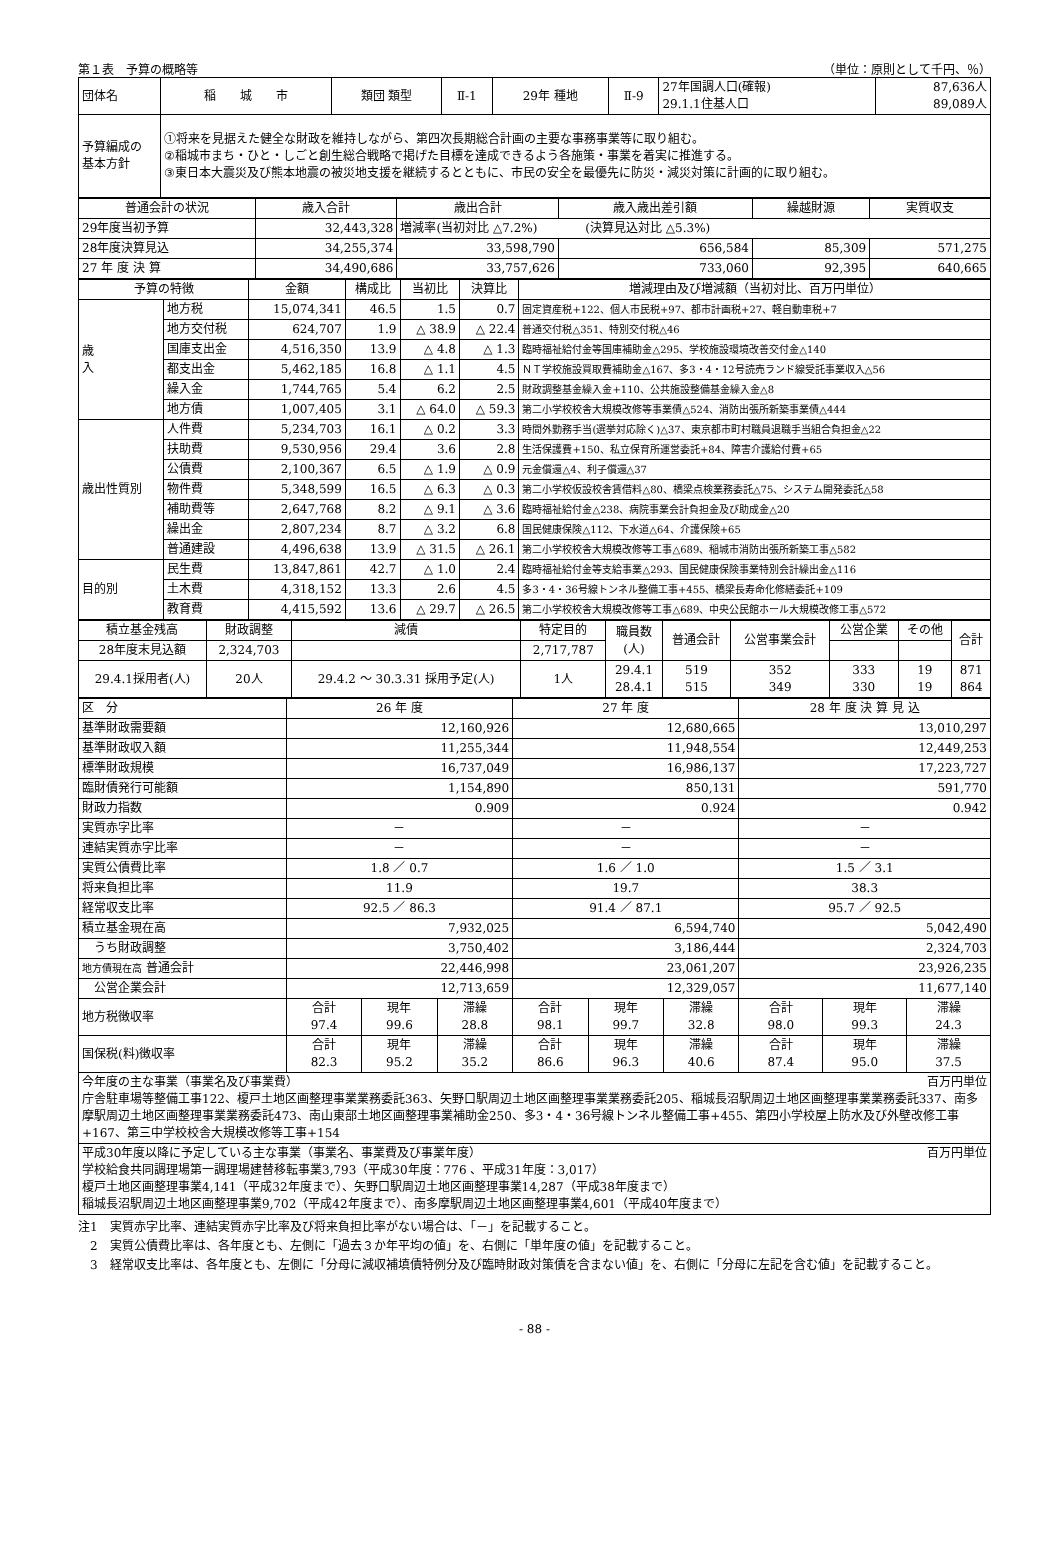第１表　予算の概略等 （単位：原則として千円、％）
| 団体名 | 稲 城 市 | 類団 類型 | Ⅱ-1 | 29年 種地 | Ⅱ-9 | 27年国調人口(確報) 29.1.1住基人口 | 87,636人 89,089人 |
| 予算編成の 基本方針 | ①将来を見据えた健全な財政を維持しながら、第四次長期総合計画の主要な事務事業等に取り組む。 ②稲城市まち・ひと・しごと創生総合戦略で掲げた目標を達成できるよう各施策・事業を着実に推進する。 ③東日本大震災及び熊本地震の被災地支援を継続するとともに、市民の安全を最優先に防災・減災対策に計画的に取り組む。 | | | | | | |
| 普通会計の状況 | 歳入合計 | 歳出合計 | 歳入歳出差引額 | 繰越財源 | 実質収支 |
| --- | --- | --- | --- | --- | --- |
| 29年度当初予算 | 32,443,328 | 増減率(当初対比 △7.2%) (決算見込対比 △5.3%) | | | |
| 28年度決算見込 | 34,255,374 | 33,598,790 | 656,584 | 85,309 | 571,275 |
| 27 年 度 決 算 | 34,490,686 | 33,757,626 | 733,060 | 92,395 | 640,665 |
| 予算の特徴 | | 金額 | 構成比 | 当初比 | 決算比 | 増減理由及び増減額（当初対比、百万円単位） |
| --- | --- | --- | --- | --- | --- | --- |
| 歳 入 | 地方税 | 15,074,341 | 46.5 | 1.5 | 0.7 | 固定資産税+122、個人市民税+97、都市計画税+27、軽自動車税+7 |
| | 地方交付税 | 624,707 | 1.9 | △ 38.9 | △ 22.4 | 普通交付税△351、特別交付税△46 |
| | 国庫支出金 | 4,516,350 | 13.9 | △ 4.8 | △ 1.3 | 臨時福祉給付金等国庫補助金△295、学校施設環境改善交付金△140 |
| | 都支出金 | 5,462,185 | 16.8 | △ 1.1 | 4.5 | ＮＴ学校施設買取費補助金△167、多3・4・12号読売ランド線受託事業収入△56 |
| | 繰入金 | 1,744,765 | 5.4 | 6.2 | 2.5 | 財政調整基金繰入金+110、公共施設整備基金繰入金△8 |
| | 地方債 | 1,007,405 | 3.1 | △ 64.0 | △ 59.3 | 第二小学校校舎大規模改修等事業債△524、消防出張所新築事業債△444 |
| 歳出性質別 | 人件費 | 5,234,703 | 16.1 | △ 0.2 | 3.3 | 時間外勤務手当(選挙対応除く)△37、東京都市町村職員退職手当組合負担金△22 |
| | 扶助費 | 9,530,956 | 29.4 | 3.6 | 2.8 | 生活保護費+150、私立保育所運営委託+84、障害介護給付費+65 |
| | 公債費 | 2,100,367 | 6.5 | △ 1.9 | △ 0.9 | 元金償還△4、利子償還△37 |
| | 物件費 | 5,348,599 | 16.5 | △ 6.3 | △ 0.3 | 第二小学校仮設校舎賃借料△80、橋梁点検業務委託△75、システム開発委託△58 |
| | 補助費等 | 2,647,768 | 8.2 | △ 9.1 | △ 3.6 | 臨時福祉給付金△238、病院事業会計負担金及び助成金△20 |
| | 繰出金 | 2,807,234 | 8.7 | △ 3.2 | 6.8 | 国民健康保険△112、下水道△64、介護保険+65 |
| | 普通建設 | 4,496,638 | 13.9 | △ 31.5 | △ 26.1 | 第二小学校校舎大規模改修等工事△689、稲城市消防出張所新築工事△582 |
| 目的別 | 民生費 | 13,847,861 | 42.7 | △ 1.0 | 2.4 | 臨時福祉給付金等支給事業△293、国民健康保険事業特別会計繰出金△116 |
| | 土木費 | 4,318,152 | 13.3 | 2.6 | 4.5 | 多3・4・36号線トンネル整備工事+455、橋梁長寿命化修繕委託+109 |
| | 教育費 | 4,415,592 | 13.6 | △ 29.7 | △ 26.5 | 第二小学校校舎大規模改修等工事△689、中央公民館ホール大規模改修工事△572 |
| 積立基金残高 | 財政調整 | 減債 | 特定目的 | 職員数 (人) | 普通会計 | 公営事業会計 | 公営企業 | その他 | 合計 |
| 28年度末見込額 | 2,324,703 | | 2,717,787 | | | | | | |
| 29.4.1採用者(人) | 20人 | 29.4.2 ～ 30.3.31 採用予定(人) | 1人 | 29.4.1 28.4.1 | 519 515 | 352 349 | 333 330 | 19 19 | 871 864 |
| 区 分 | 26 年 度 | | | 27 年 度 | | | 28 年 度 決 算 見 込 | | |
| 基準財政需要額 | 12,160,926 | | | 12,680,665 | | | 13,010,297 | | |
| 基準財政収入額 | 11,255,344 | | | 11,948,554 | | | 12,449,253 | | |
| 標準財政規模 | 16,737,049 | | | 16,986,137 | | | 17,223,727 | | |
| 臨財債発行可能額 | 1,154,890 | | | 850,131 | | | 591,770 | | |
| 財政力指数 | 0.909 | | | 0.924 | | | 0.942 | | |
| 実質赤字比率 | － | | | － | | | － | | |
| 連結実質赤字比率 | － | | | － | | | － | | |
| 実質公債費比率 | 1.8 ／ 0.7 | | | 1.6 ／ 1.0 | | | 1.5 ／ 3.1 | | |
| 将来負担比率 | 11.9 | | | 19.7 | | | 38.3 | | |
| 経常収支比率 | 92.5 ／ 86.3 | | | 91.4 ／ 87.1 | | | 95.7 ／ 92.5 | | |
| 積立基金現在高 | 7,932,025 | | | 6,594,740 | | | 5,042,490 | | |
| うち財政調整 | 3,750,402 | | | 3,186,444 | | | 2,324,703 | | |
| 地方債現在高 普通会計 | 22,446,998 | | | 23,061,207 | | | 23,926,235 | | |
| 公営企業会計 | 12,713,659 | | | 12,329,057 | | | 11,677,140 | | |
| 地方税徴収率 | 合計 97.4 | 現年 99.6 | 滞繰 28.8 | 合計 98.1 | 現年 99.7 | 滞繰 32.8 | 合計 98.0 | 現年 99.3 | 滞繰 24.3 |
| 国保税(料)徴収率 | 合計 82.3 | 現年 95.2 | 滞繰 35.2 | 合計 86.6 | 現年 96.3 | 滞繰 40.6 | 合計 87.4 | 現年 95.0 | 滞繰 37.5 |
| 今年度の主な事業（事業名及び事業費） 百万円単位 庁舎駐車場等整備工事122、榎戸土地区画整理事業業務委託363、矢野口駅周辺土地区画整理事業業務委託205、稲城長沼駅周辺土地区画整理事業業務委託337、南多摩駅周辺土地区画整理事業業務委託473、南山東部土地区画整理事業補助金250、多3・4・36号線トンネル整備工事+455、第四小学校屋上防水及び外壁改修工事+167、第三中学校校舎大規模改修等工事+154 | | | | | | | | | |
| 平成30年度以降に予定している主な事業（事業名、事業費及び事業年度） 百万円単位 学校給食共同調理場第一調理場建替移転事業3,793（平成30年度：776 、平成31年度：3,017） 榎戸土地区画整理事業4,141（平成32年度まで）、矢野口駅周辺土地区画整理事業14,287（平成38年度まで） 稲城長沼駅周辺土地区画整理事業9,702（平成42年度まで）、南多摩駅周辺土地区画整理事業4,601（平成40年度まで） | | | | | | | | | |
注1　実質赤字比率、連結実質赤字比率及び将来負担比率がない場合は、「－」を記載すること。
　2　実質公債費比率は、各年度とも、左側に「過去３か年平均の値」を、右側に「単年度の値」を記載すること。
　3　経常収支比率は、各年度とも、左側に「分母に減収補填債特例分及び臨時財政対策債を含まない値」を、右側に「分母に左記を含む値」を記載すること。
- 88 -